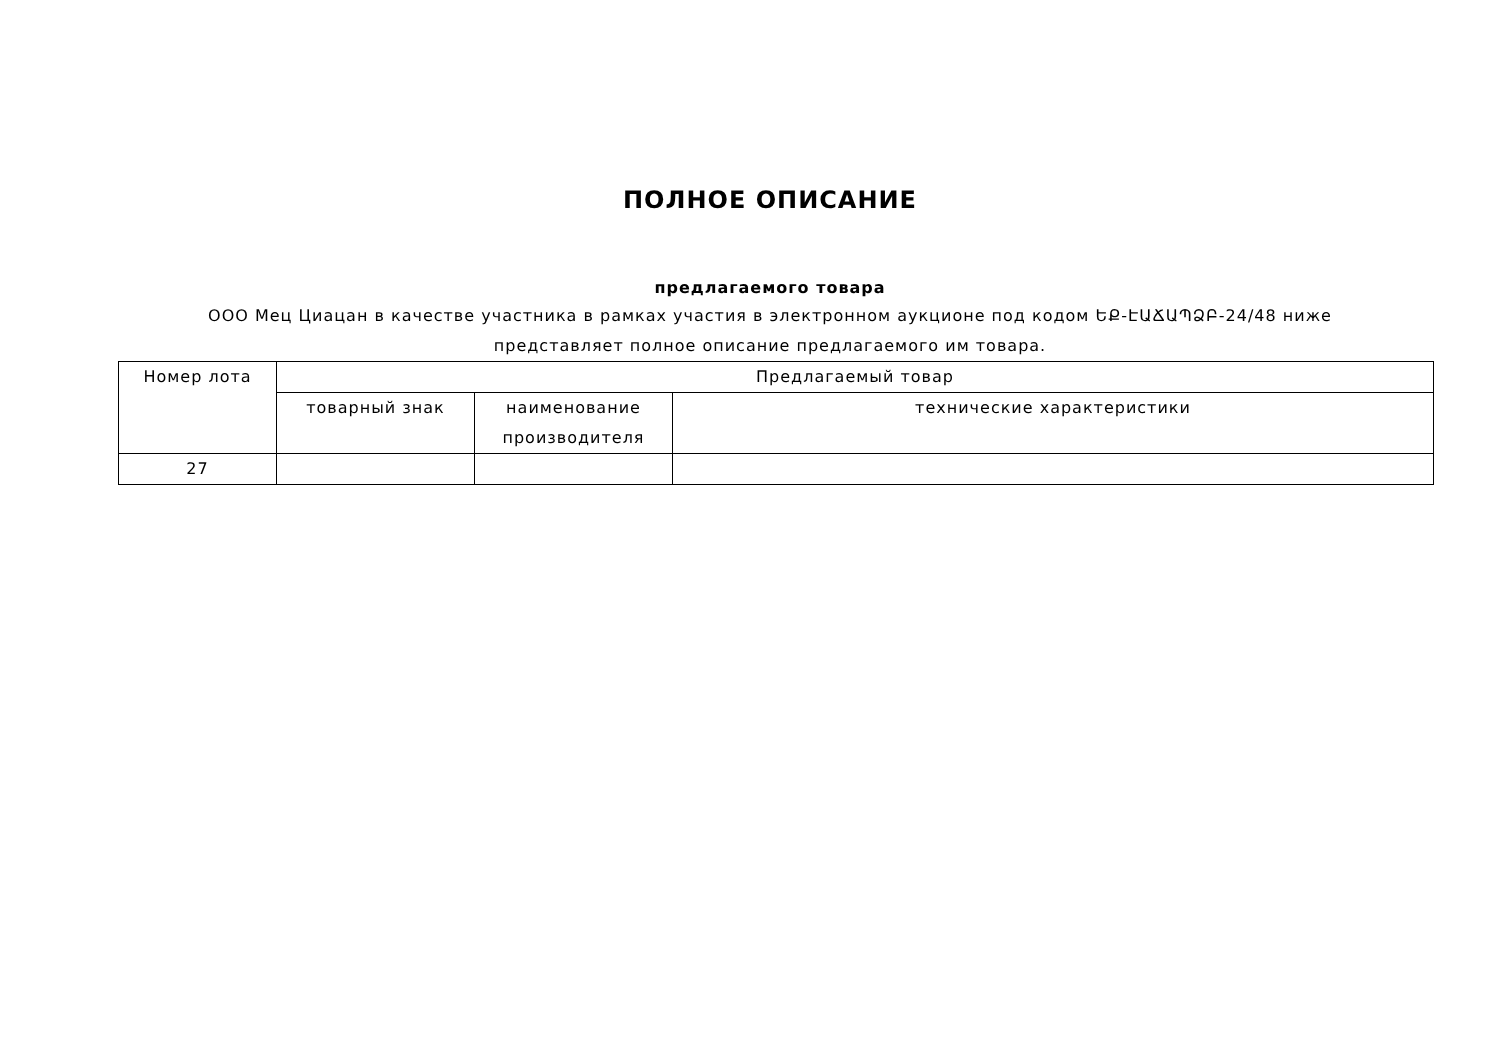ПОЛНОЕ ОПИСАНИЕ
предлагаемого товара
ООО Мец Циацан в качестве участника в рамках участия в электронном аукционе под кодом ԵՔ-ԷԱՃԱՊՁԲ-24/48 ниже представляет полное описание предлагаемого им товара.
| Номер лота | Предлагаемый товар | | |
| --- | --- | --- | --- |
| | товарный знак | наименование производителя | технические характеристики |
| 27 | | | |